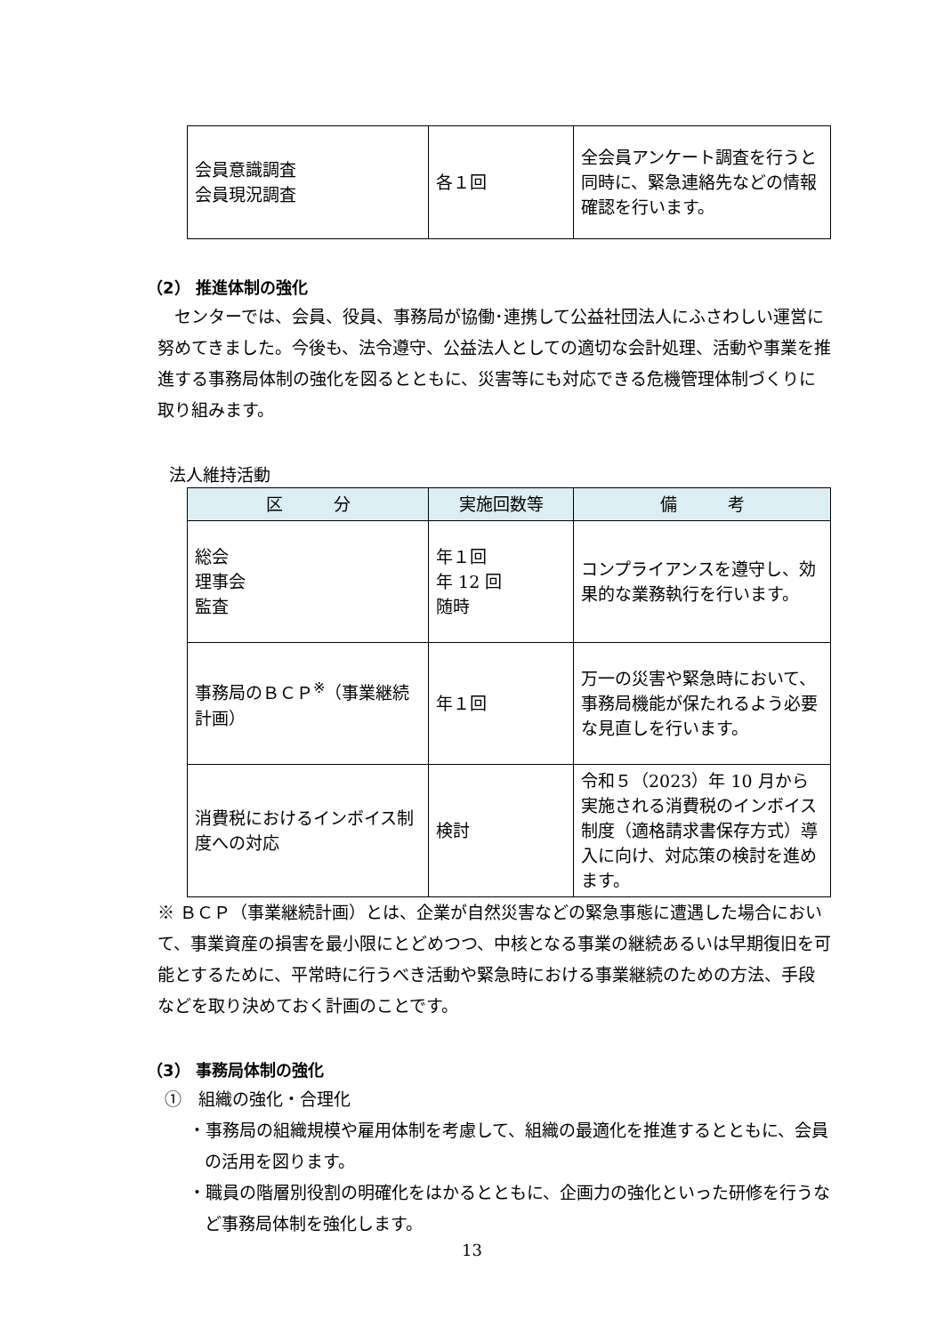| 会員意識調査 会員現況調査 | 各１回 | 全会員アンケート調査を行うと同時に、緊急連絡先などの情報確認を行います。 |
（2） 推進体制の強化
　センターでは、会員、役員、事務局が協働･連携して公益社団法人にふさわしい運営に努めてきました。今後も、法令遵守、公益法人としての適切な会計処理、活動や事業を推進する事務局体制の強化を図るとともに、災害等にも対応できる危機管理体制づくりに取り組みます。
法人維持活動
| 区 分 | 実施回数等 | 備 考 |
| --- | --- | --- |
| 総会 理事会 監査 | 年１回 年 12 回 随時 | コンプライアンスを遵守し、効果的な業務執行を行います。 |
| 事務局のＢＣＰ<sup>※</sup>（事業継続計画） | 年１回 | 万一の災害や緊急時において、事務局機能が保たれるよう必要な見直しを行います。 |
| 消費税におけるインボイス制度への対応 | 検討 | 令和５（2023）年 10 月から実施される消費税のインボイス制度（適格請求書保存方式）導入に向け、対応策の検討を進めます。 |
※ ＢＣＰ（事業継続計画）とは、企業が自然災害などの緊急事態に遭遇した場合において、事業資産の損害を最小限にとどめつつ、中核となる事業の継続あるいは早期復旧を可能とするために、平常時に行うべき活動や緊急時における事業継続のための方法、手段などを取り決めておく計画のことです。
（3） 事務局体制の強化
①　組織の強化・合理化
・事務局の組織規模や雇用体制を考慮して、組織の最適化を推進するとともに、会員の活用を図ります。
・職員の階層別役割の明確化をはかるとともに、企画力の強化といった研修を行うなど事務局体制を強化します。
13